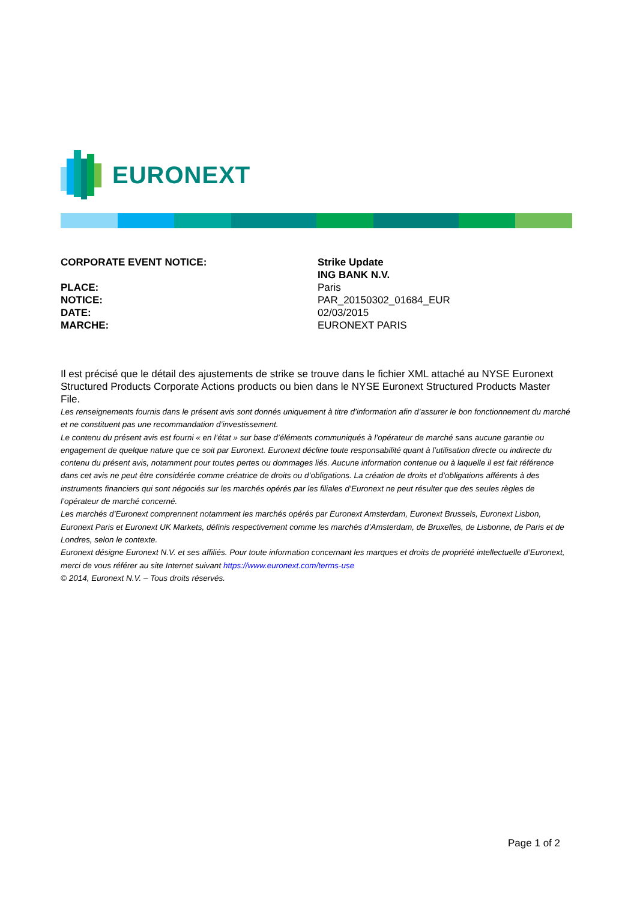EURONEXT
CORPORATE EVENT NOTICE: Strike Update
ING BANK N.V.
PLACE: Paris
NOTICE: PAR_20150302_01684_EUR
DATE: 02/03/2015
MARCHE: EURONEXT PARIS
Il est précisé que le détail des ajustements de strike se trouve dans le fichier XML attaché au NYSE Euronext Structured Products Corporate Actions products ou bien dans le NYSE Euronext Structured Products Master File.
Les renseignements fournis dans le présent avis sont donnés uniquement à titre d’information afin d’assurer le bon fonctionnement du marché et ne constituent pas une recommandation d’investissement.
Le contenu du présent avis est fourni « en l’état » sur base d’éléments communiqués à l’opérateur de marché sans aucune garantie ou engagement de quelque nature que ce soit par Euronext. Euronext décline toute responsabilité quant à l’utilisation directe ou indirecte du contenu du présent avis, notamment pour toutes pertes ou dommages liés. Aucune information contenue ou à laquelle il est fait référence dans cet avis ne peut être considérée comme créatrice de droits ou d’obligations. La création de droits et d’obligations afférents à des instruments financiers qui sont négociés sur les marchés opérés par les filiales d’Euronext ne peut résulter que des seules règles de l’opérateur de marché concerné.
Les marchés d’Euronext comprennent notamment les marchés opérés par Euronext Amsterdam, Euronext Brussels, Euronext Lisbon, Euronext Paris et Euronext UK Markets, définis respectivement comme les marchés d’Amsterdam, de Bruxelles, de Lisbonne, de Paris et de Londres, selon le contexte.
Euronext désigne Euronext N.V. et ses affiliés. Pour toute information concernant les marques et droits de propriété intellectuelle d’Euronext, merci de vous référer au site Internet suivant https://www.euronext.com/terms-use
© 2014, Euronext N.V. – Tous droits réservés.
Page 1 of 2